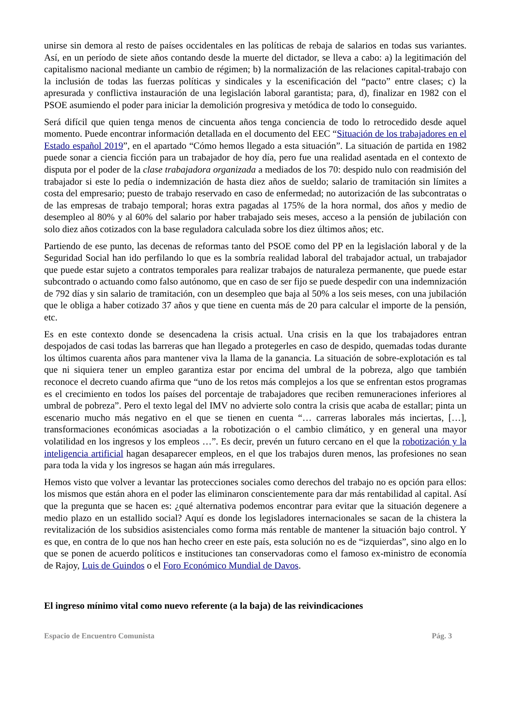unirse sin demora al resto de países occidentales en las políticas de rebaja de salarios en todas sus variantes. Así, en un período de siete años contando desde la muerte del dictador, se lleva a cabo: a) la legitimación del capitalismo nacional mediante un cambio de régimen; b) la normalización de las relaciones capital-trabajo con la inclusión de todas las fuerzas políticas y sindicales y la escenificación del “pacto” entre clases; c) la apresurada y conflictiva instauración de una legislación laboral garantista; para, d), finalizar en 1982 con el PSOE asumiendo el poder para iniciar la demolición progresiva y metódica de todo lo conseguido.
Será difícil que quien tenga menos de cincuenta años tenga conciencia de todo lo retrocedido desde aquel momento. Puede encontrar información detallada en el documento del EEC “Situación de los trabajadores en el Estado español 2019”, en el apartado “Cómo hemos llegado a esta situación”. La situación de partida en 1982 puede sonar a ciencia ficción para un trabajador de hoy día, pero fue una realidad asentada en el contexto de disputa por el poder de la clase trabajadora organizada a mediados de los 70: despido nulo con readmisión del trabajador si este lo pedía o indemnización de hasta diez años de sueldo; salario de tramitación sin límites a costa del empresario; puesto de trabajo reservado en caso de enfermedad; no autorización de las subcontratas o de las empresas de trabajo temporal; horas extra pagadas al 175% de la hora normal, dos años y medio de desempleo al 80% y al 60% del salario por haber trabajado seis meses, acceso a la pensión de jubilación con solo diez años cotizados con la base reguladora calculada sobre los diez últimos años; etc.
Partiendo de ese punto, las decenas de reformas tanto del PSOE como del PP en la legislación laboral y de la Seguridad Social han ido perfilando lo que es la sombría realidad laboral del trabajador actual, un trabajador que puede estar sujeto a contratos temporales para realizar trabajos de naturaleza permanente, que puede estar subcontrado o actuando como falso autónomo, que en caso de ser fijo se puede despedir con una indemnización de 792 días y sin salario de tramitación, con un desempleo que baja al 50% a los seis meses, con una jubilación que le obliga a haber cotizado 37 años y que tiene en cuenta más de 20 para calcular el importe de la pensión, etc.
Es en este contexto donde se desencadena la crisis actual. Una crisis en la que los trabajadores entran despojados de casi todas las barreras que han llegado a protegerles en caso de despido, quemadas todas durante los últimos cuarenta años para mantener viva la llama de la ganancia. La situación de sobre-explotación es tal que ni siquiera tener un empleo garantiza estar por encima del umbral de la pobreza, algo que también reconoce el decreto cuando afirma que “uno de los retos más complejos a los que se enfrentan estos programas es el crecimiento en todos los países del porcentaje de trabajadores que reciben remuneraciones inferiores al umbral de pobreza”. Pero el texto legal del IMV no advierte solo contra la crisis que acaba de estallar; pinta un escenario mucho más negativo en el que se tienen en cuenta “… carreras laborales más inciertas, […], transformaciones económicas asociadas a la robotización o el cambio climático, y en general una mayor volatilidad en los ingresos y los empleos …”. Es decir, prevén un futuro cercano en el que la robotización y la inteligencia artificial hagan desaparecer empleos, en el que los trabajos duren menos, las profesiones no sean para toda la vida y los ingresos se hagan aún más irregulares.
Hemos visto que volver a levantar las protecciones sociales como derechos del trabajo no es opción para ellos: los mismos que están ahora en el poder las eliminaron conscientemente para dar más rentabilidad al capital. Así que la pregunta que se hacen es: ¿qué alternativa podemos encontrar para evitar que la situación degenere a medio plazo en un estallido social? Aquí es donde los legisladores internacionales se sacan de la chistera la revitalización de los subsidios asistenciales como forma más rentable de mantener la situación bajo control. Y es que, en contra de lo que nos han hecho creer en este país, esta solución no es de “izquierdas”, sino algo en lo que se ponen de acuerdo políticos e instituciones tan conservadoras como el famoso ex-ministro de economía de Rajoy, Luis de Guindos o el Foro Económico Mundial de Davos.
El ingreso mínimo vital como nuevo referente (a la baja) de las reivindicaciones
Espacio de Encuentro Comunista Pág. 3